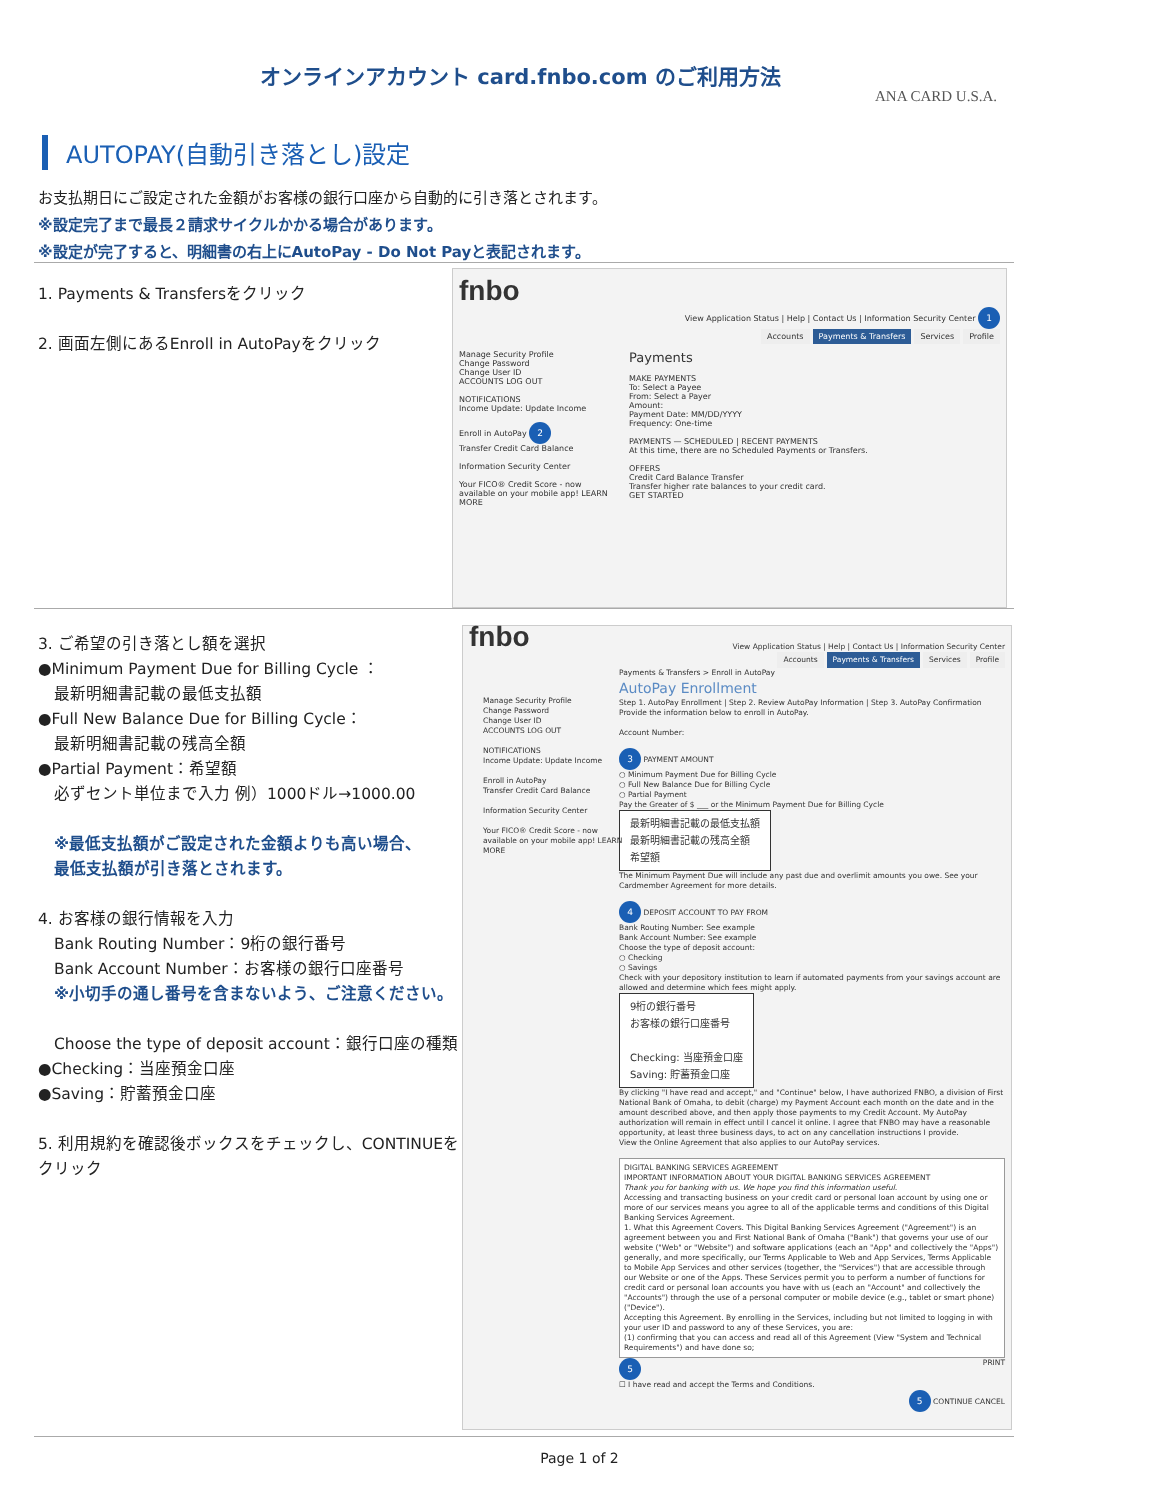オンラインアカウント card.fnbo.com のご利用方法
ANA CARD U.S.A.
AUTOPAY(自動引き落とし)設定
お支払期日にご設定された金額がお客様の銀行口座から自動的に引き落とされます。
※設定完了まで最長２請求サイクルかかる場合があります。
※設定が完了すると、明細書の右上にAutoPay - Do Not Payと表記されます。
1. Payments & Transfersをクリック
2. 画面左側にあるEnroll in AutoPayをクリック
fnbo
View Application Status | Help | Contact Us | Information Security Center 1
Accounts Payments & Transfers Services Profile
Manage Security Profile
Change Password
Change User ID
ACCOUNTS LOG OUT
NOTIFICATIONS
Income Update: Update Income
Enroll in AutoPay 2
Transfer Credit Card Balance
Information Security Center
Your FICO® Credit Score - now available on your mobile app! LEARN MORE
Payments
MAKE PAYMENTS
To: Select a Payee
From: Select a Payer
Amount:
Payment Date: MM/DD/YYYY
Frequency: One-time
PAYMENTS — SCHEDULED | RECENT PAYMENTS
At this time, there are no Scheduled Payments or Transfers.
OFFERS
Credit Card Balance Transfer
Transfer higher rate balances to your credit card.
GET STARTED
3. ご希望の引き落とし額を選択
●Minimum Payment Due for Billing Cycle ：
　最新明細書記載の最低支払額
●Full New Balance Due for Billing Cycle：
　最新明細書記載の残高全額
●Partial Payment：希望額
　必ずセント単位まで入力 例）1000ドル→1000.00
　※最低支払額がご設定された金額よりも高い場合、
　最低支払額が引き落とされます。
4. お客様の銀行情報を入力
　Bank Routing Number：9桁の銀行番号
　Bank Account Number：お客様の銀行口座番号
　※小切手の通し番号を含まないよう、ご注意ください。
　Choose the type of deposit account：銀行口座の種類
●Checking：当座預金口座
●Saving：貯蓄預金口座
5. 利用規約を確認後ボックスをチェックし、CONTINUEを
クリック
fnbo
View Application Status | Help | Contact Us | Information Security Center
Accounts Payments & Transfers Services Profile
Payments & Transfers > Enroll in AutoPay
AutoPay Enrollment
Step 1. AutoPay Enrollment | Step 2. Review AutoPay Information | Step 3. AutoPay Confirmation
Provide the information below to enroll in AutoPay.
Account Number:
3 PAYMENT AMOUNT
○ Minimum Payment Due for Billing Cycle
○ Full New Balance Due for Billing Cycle
○ Partial Payment
Pay the Greater of $ ___ or the Minimum Payment Due for Billing Cycle
最新明細書記載の最低支払額
最新明細書記載の残高全額
希望額
The Minimum Payment Due will include any past due and overlimit amounts you owe. See your Cardmember Agreement for more details.
4 DEPOSIT ACCOUNT TO PAY FROM
Bank Routing Number: See example
Bank Account Number: See example
Choose the type of deposit account:
○ Checking
○ Savings
Check with your depository institution to learn if automated payments from your savings account are allowed and determine which fees might apply.
9桁の銀行番号
お客様の銀行口座番号
Checking: 当座預金口座
Saving: 貯蓄預金口座
By clicking "I have read and accept," and "Continue" below, I have authorized FNBO, a division of First National Bank of Omaha, to debit (charge) my Payment Account each month on the date and in the amount described above, and then apply those payments to my Credit Account. My AutoPay authorization will remain in effect until I cancel it online. I agree that FNBO may have a reasonable opportunity, at least three business days, to act on any cancellation instructions I provide.
View the Online Agreement that also applies to our AutoPay services.
DIGITAL BANKING SERVICES AGREEMENT
IMPORTANT INFORMATION ABOUT YOUR DIGITAL BANKING SERVICES AGREEMENT
Thank you for banking with us. We hope you find this information useful.
Accessing and transacting business on your credit card or personal loan account by using one or more of our services means you agree to all of the applicable terms and conditions of this Digital Banking Services Agreement.
1. What this Agreement Covers. This Digital Banking Services Agreement ("Agreement") is an agreement between you and First National Bank of Omaha ("Bank") that governs your use of our website ("Web" or "Website") and software applications (each an "App" and collectively the "Apps") generally, and more specifically, our Terms Applicable to Web and App Services, Terms Applicable to Mobile App Services and other services (together, the "Services") that are accessible through our Website or one of the Apps. These Services permit you to perform a number of functions for credit card or personal loan accounts you have with us (each an "Account" and collectively the "Accounts") through the use of a personal computer or mobile device (e.g., tablet or smart phone) ("Device").
Accepting this Agreement. By enrolling in the Services, including but not limited to logging in with your user ID and password to any of these Services, you are:
(1) confirming that you can access and read all of this Agreement (View "System and Technical Requirements") and have done so;
5 PRINT
☐ I have read and accept the Terms and Conditions.
5 CONTINUE CANCEL
Manage Security Profile
Change Password
Change User ID
ACCOUNTS LOG OUT
NOTIFICATIONS
Income Update: Update Income
Enroll in AutoPay
Transfer Credit Card Balance
Information Security Center
Your FICO® Credit Score - now available on your mobile app! LEARN MORE
Page 1 of 2